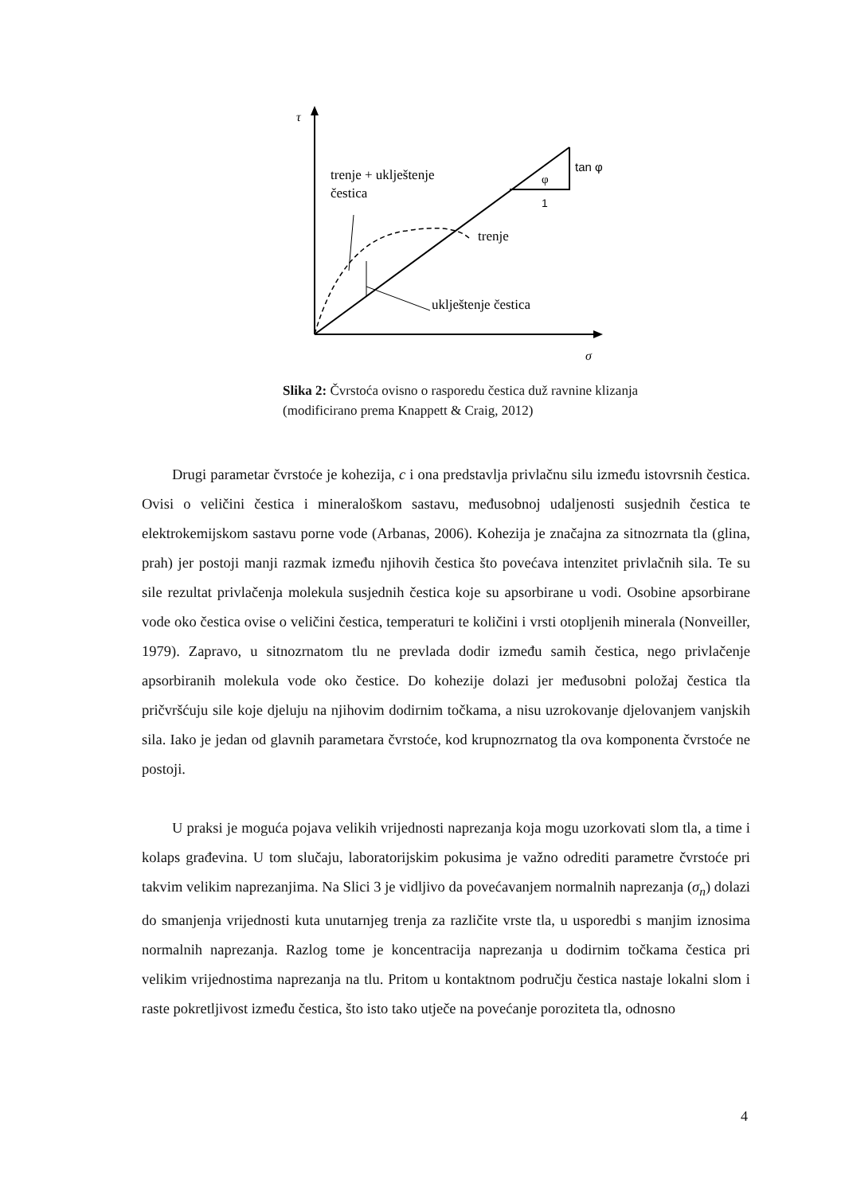τ
σ
φ
1
tan φ
trenje + uklještenje
čestica
trenje
uklještenje čestica
Slika 2: Čvrstoća ovisno o rasporedu čestica duž ravnine klizanja (modificirano prema Knappett & Craig, 2012)
Drugi parametar čvrstoće je kohezija, c i ona predstavlja privlačnu silu između istovrsnih čestica. Ovisi o veličini čestica i mineraloškom sastavu, međusobnoj udaljenosti susjednih čestica te elektrokemijskom sastavu porne vode (Arbanas, 2006). Kohezija je značajna za sitnozrnata tla (glina, prah) jer postoji manji razmak između njihovih čestica što povećava intenzitet privlačnih sila. Te su sile rezultat privlačenja molekula susjednih čestica koje su apsorbirane u vodi. Osobine apsorbirane vode oko čestica ovise o veličini čestica, temperaturi te količini i vrsti otopljenih minerala (Nonveiller, 1979). Zapravo, u sitnozrnatom tlu ne prevlada dodir između samih čestica, nego privlačenje apsorbiranih molekula vode oko čestice. Do kohezije dolazi jer međusobni položaj čestica tla pričvršćuju sile koje djeluju na njihovim dodirnim točkama, a nisu uzrokovanje djelovanjem vanjskih sila. Iako je jedan od glavnih parametara čvrstoće, kod krupnozrnatog tla ova komponenta čvrstoće ne postoji.
U praksi je moguća pojava velikih vrijednosti naprezanja koja mogu uzorkovati slom tla, a time i kolaps građevina. U tom slučaju, laboratorijskim pokusima je važno odrediti parametre čvrstoće pri takvim velikim naprezanjima. Na Slici 3 je vidljivo da povećavanjem normalnih naprezanja (σ<sub>n</sub>) dolazi do smanjenja vrijednosti kuta unutarnjeg trenja za različite vrste tla, u usporedbi s manjim iznosima normalnih naprezanja. Razlog tome je koncentracija naprezanja u dodirnim točkama čestica pri velikim vrijednostima naprezanja na tlu. Pritom u kontaktnom području čestica nastaje lokalni slom i raste pokretljivost između čestica, što isto tako utječe na povećanje poroziteta tla, odnosno
4